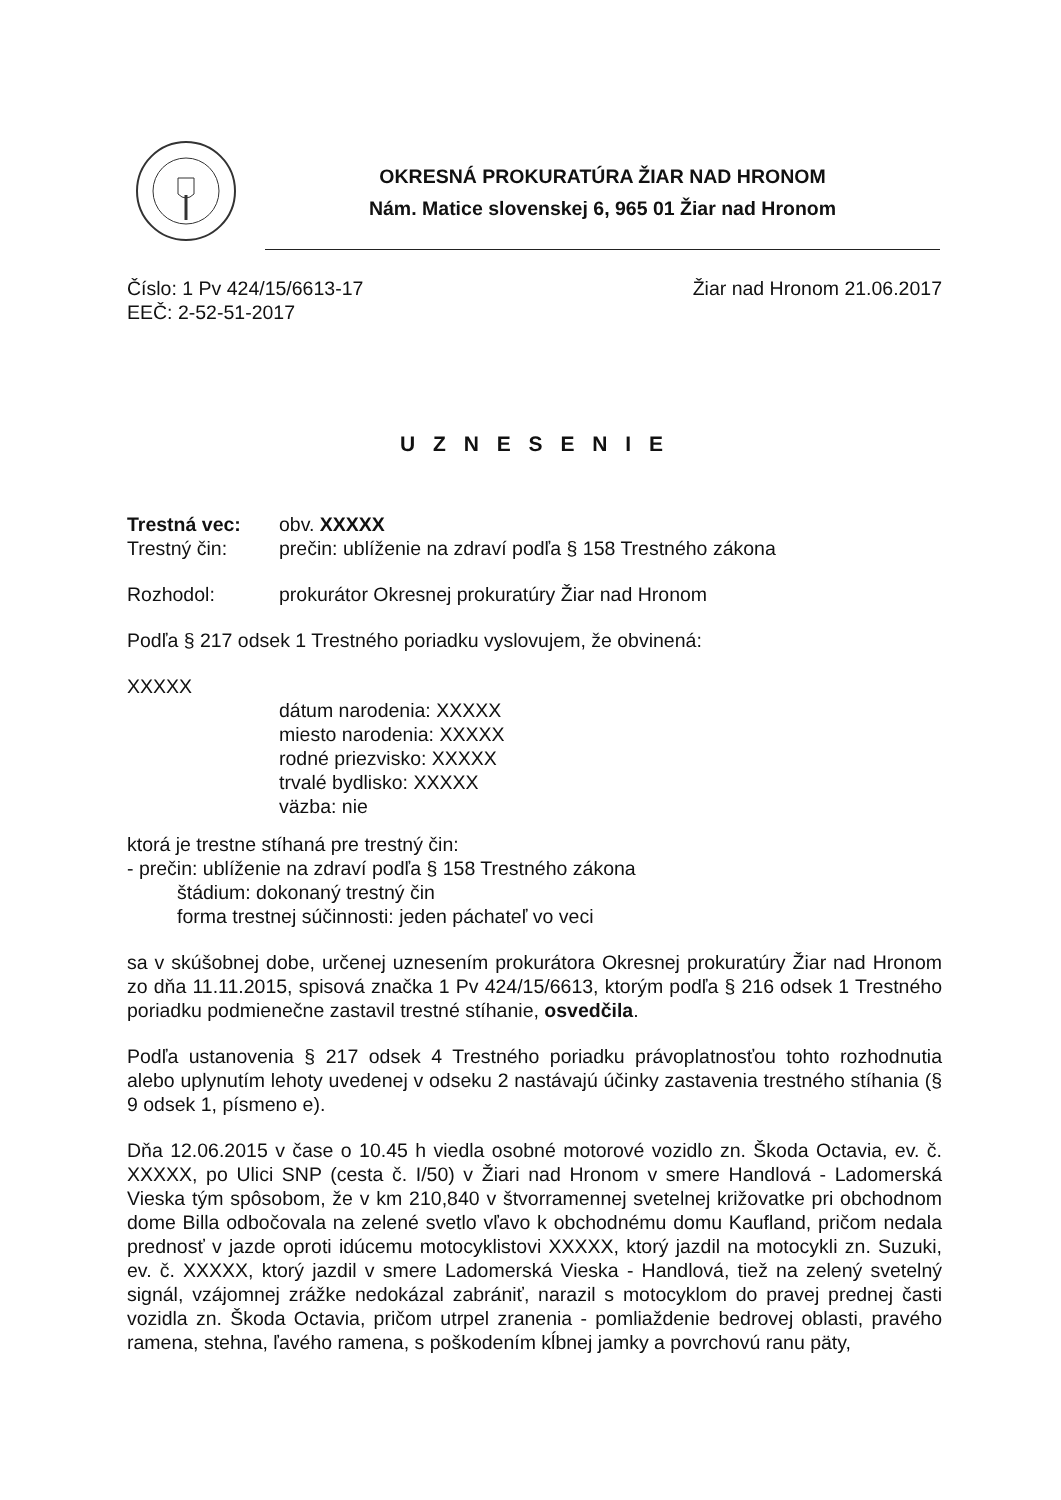OKRESNÁ PROKURATÚRA ŽIAR NAD HRONOM
Nám. Matice slovenskej 6, 965 01 Žiar nad Hronom
Číslo: 1 Pv 424/15/6613-17 Žiar nad Hronom 21.06.2017
EEČ: 2-52-51-2017
U Z N E S E N I E
Trestná vec: obv. XXXXX
Trestný čin: prečin: ublíženie na zdraví podľa § 158 Trestného zákona
Rozhodol: prokurátor Okresnej prokuratúry Žiar nad Hronom
Podľa § 217 odsek 1 Trestného poriadku vyslovujem, že obvinená:
XXXXX
dátum narodenia: XXXXX
miesto narodenia: XXXXX
rodné priezvisko: XXXXX
trvalé bydlisko: XXXXX
väzba: nie
ktorá je trestne stíhaná pre trestný čin:
- prečin: ublíženie na zdraví podľa § 158 Trestného zákona
štádium: dokonaný trestný čin
forma trestnej súčinnosti: jeden páchateľ vo veci
sa v skúšobnej dobe, určenej uznesením prokurátora Okresnej prokuratúry Žiar nad Hronom zo dňa 11.11.2015, spisová značka 1 Pv 424/15/6613, ktorým podľa § 216 odsek 1 Trestného poriadku podmienečne zastavil trestné stíhanie, osvedčila.
Podľa ustanovenia § 217 odsek 4 Trestného poriadku právoplatnosťou tohto rozhodnutia alebo uplynutím lehoty uvedenej v odseku 2 nastávajú účinky zastavenia trestného stíhania (§ 9 odsek 1, písmeno e).
Dňa 12.06.2015 v čase o 10.45 h viedla osobné motorové vozidlo zn. Škoda Octavia, ev. č. XXXXX, po Ulici SNP (cesta č. I/50) v Žiari nad Hronom v smere Handlová - Ladomerská Vieska tým spôsobom, že v km 210,840 v štvorramennej svetelnej križovatke pri obchodnom dome Billa odbočovala na zelené svetlo vľavo k obchodnému domu Kaufland, pričom nedala prednosť v jazde oproti idúcemu motocyklistovi XXXXX, ktorý jazdil na motocykli zn. Suzuki, ev. č. XXXXX, ktorý jazdil v smere Ladomerská Vieska - Handlová, tiež na zelený svetelný signál, vzájomnej zrážke nedokázal zabrániť, narazil s motocyklom do pravej prednej časti vozidla zn. Škoda Octavia, pričom utrpel zranenia - pomliaždenie bedrovej oblasti, pravého ramena, stehna, ľavého ramena, s poškodením kĺbnej jamky a povrchovú ranu päty,